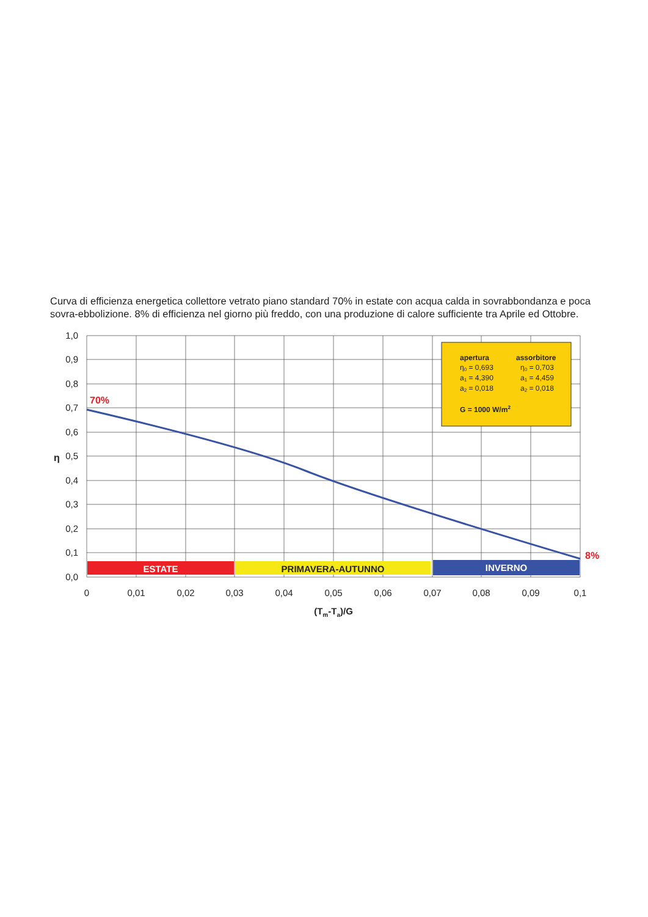Curva di efficienza energetica collettore vetrato piano standard 70% in estate con acqua calda in sovrabbondanza e poca sovra-ebbolizione. 8% di efficienza nel giorno più freddo, con una produzione di calore sufficiente tra Aprile ed Ottobre.
ESTATE
PRIMAVERA-AUTUNNO
INVERNO
apertura
assorbitore
η0 = 0,693
η0 = 0,703
a1 = 4,390
a1 = 4,459
a2 = 0,018
a2 = 0,018
G = 1000 W/m2
70%
8%
1,0
0,9
0,8
0,7
0,6
0,5
0,4
0,3
0,2
0,1
0,0
η
0
0,01
0,02
0,03
0,04
0,05
0,06
0,07
0,08
0,09
0,1
(Tm-Ta)/G